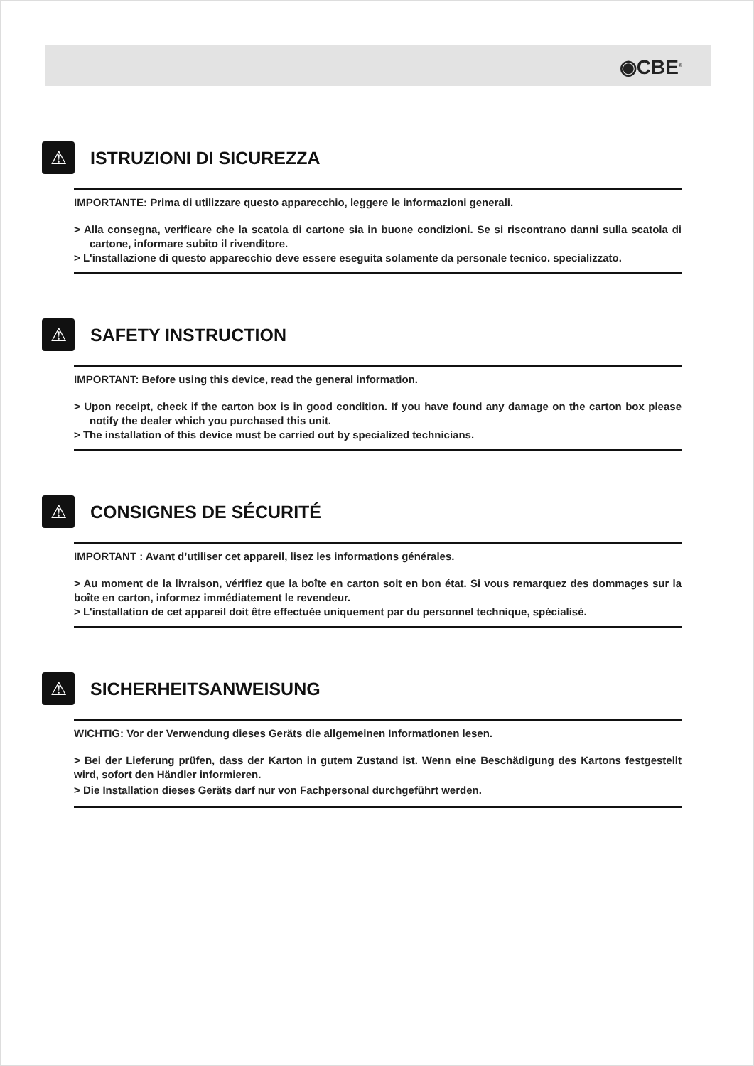◉CBE<sup>®</sup>
⚠
ISTRUZIONI DI SICUREZZA
IMPORTANTE: Prima di utilizzare questo apparecchio, leggere le informazioni generali.
> Alla consegna, verificare che la scatola di cartone sia in buone condizioni. Se si riscontrano danni sulla scatola di cartone, informare subito il rivenditore.
> L'installazione di questo apparecchio deve essere eseguita solamente da personale tecnico. specializzato.
⚠
SAFETY INSTRUCTION
IMPORTANT: Before using this device, read the general information.
> Upon receipt, check if the carton box is in good condition. If you have found any damage on the carton box please notify the dealer which you purchased this unit.
> The installation of this device must be carried out by specialized technicians.
⚠
CONSIGNES DE SÉCURITÉ
IMPORTANT : Avant d’utiliser cet appareil, lisez les informations générales.
> Au moment de la livraison, vérifiez que la boîte en carton soit en bon état. Si vous remarquez des dommages sur la boîte en carton, informez immédiatement le revendeur.
> L'installation de cet appareil doit être effectuée uniquement par du personnel technique, spécialisé.
⚠
SICHERHEITSANWEISUNG
WICHTIG: Vor der Verwendung dieses Geräts die allgemeinen Informationen lesen.
> Bei der Lieferung prüfen, dass der Karton in gutem Zustand ist. Wenn eine Beschädigung des Kartons festgestellt wird, sofort den Händler informieren.
> Die Installation dieses Geräts darf nur von Fachpersonal durchgeführt werden.